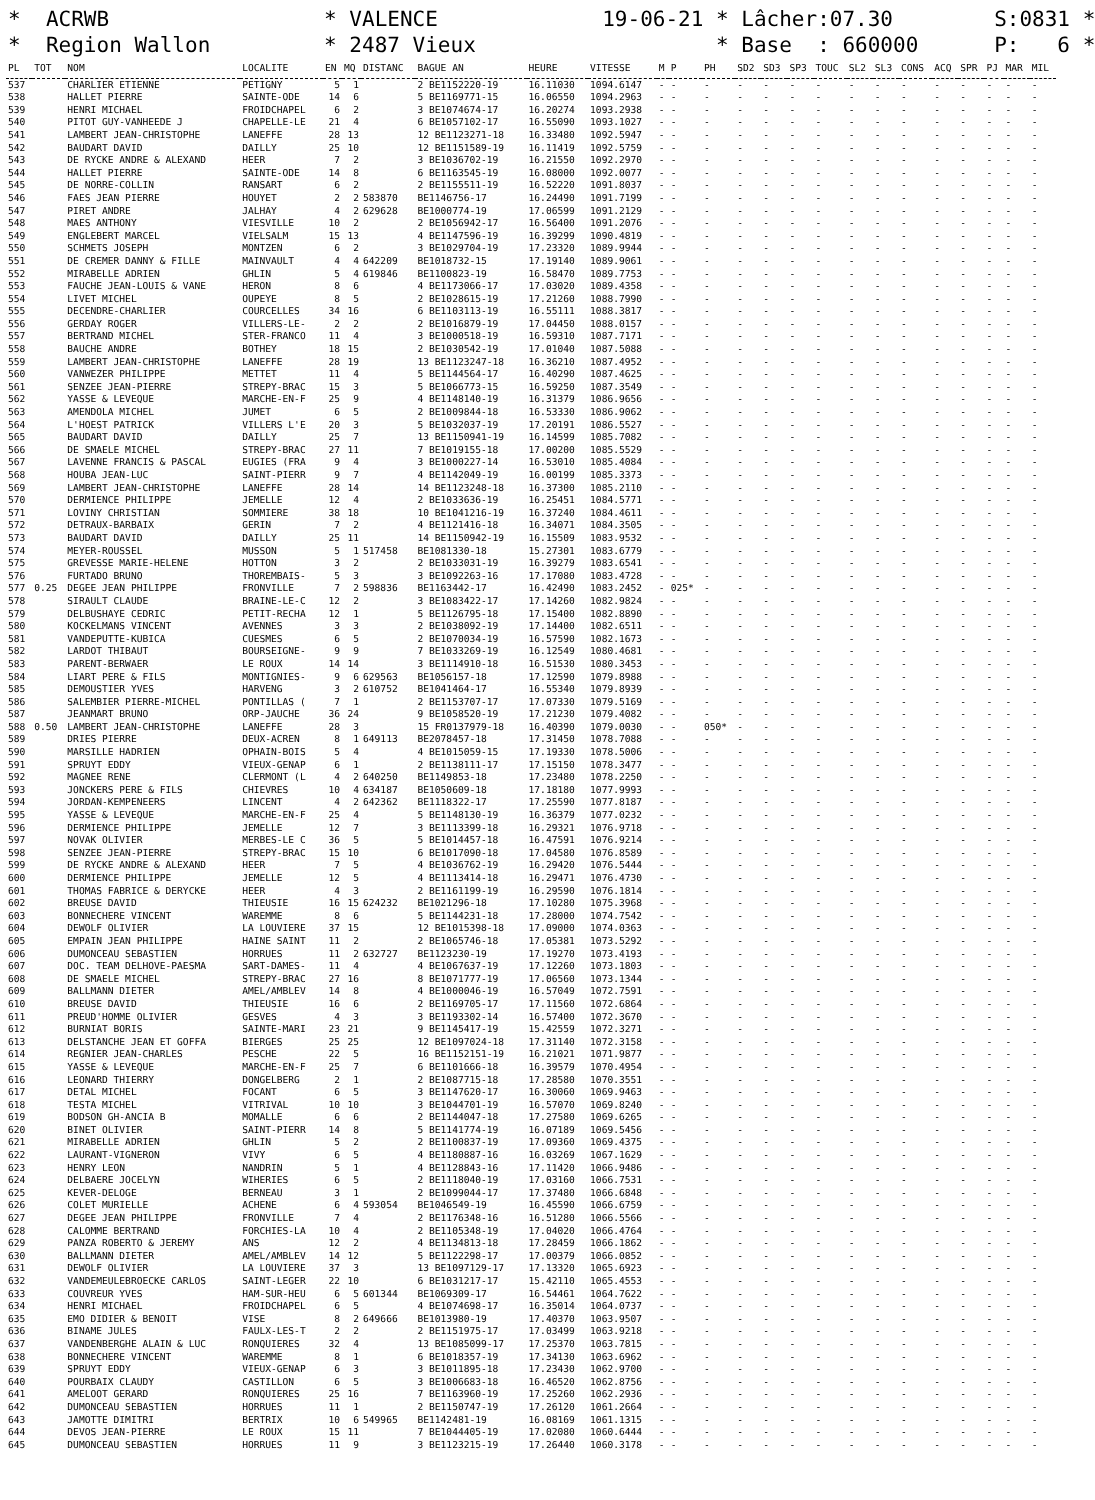* ACRWB * VALENCE 19-06-21 * Lâcher:07.30 S:0831 * * Region Wallon * 2487 Vieux * Base : 660000 P: 6 *
| PL | TOT | NOM | LOCALITE | EN | MQ | DISTANC | BAGUE AN | HEURE | VITESSE | M | P | PH | SD2 | SD3 | SP3 | TOUC | SL2 | SL3 | CONS | ACQ | SPR | PJ | MAR | MIL |
| --- | --- | --- | --- | --- | --- | --- | --- | --- | --- | --- | --- | --- | --- | --- | --- | --- | --- | --- | --- | --- | --- | --- | --- | --- |
| 537 | | CHARLIER ETIENNE | PETIGNY | 5 | 1 | | 2 BE1152220-19 | 16.11030 | 1094.6147 | - | - | - | - | - | - | - | - | - | - | - | - | - | - | - |
| 538 | | HALLET PIERRE | SAINTE-ODE | 14 | 6 | | 5 BE1169771-15 | 16.06550 | 1094.2963 | - | - | - | - | - | - | - | - | - | - | - | - | - | - | - |
| 539 | | HENRI MICHAEL | FROIDCHAPEL | 6 | 2 | | 3 BE1074674-17 | 16.20274 | 1093.2938 | - | - | - | - | - | - | - | - | - | - | - | - | - | - | - |
| 540 | | PITOT GUY-VANHEEDE J | CHAPELLE-LE | 21 | 4 | | 6 BE1057102-17 | 16.55090 | 1093.1027 | - | - | - | - | - | - | - | - | - | - | - | - | - | - | - |
| 541 | | LAMBERT JEAN-CHRISTOPHE | LANEFFE | 28 | 13 | | 12 BE1123271-18 | 16.33480 | 1092.5947 | - | - | - | - | - | - | - | - | - | - | - | - | - | - | - |
| 542 | | BAUDART DAVID | DAILLY | 25 | 10 | | 12 BE1151589-19 | 16.11419 | 1092.5759 | - | - | - | - | - | - | - | - | - | - | - | - | - | - | - |
| 543 | | DE RYCKE ANDRE & ALEXAND | HEER | 7 | 2 | | 3 BE1036702-19 | 16.21550 | 1092.2970 | - | - | - | - | - | - | - | - | - | - | - | - | - | - | - |
| 544 | | HALLET PIERRE | SAINTE-ODE | 14 | 8 | | 6 BE1163545-19 | 16.08000 | 1092.0077 | - | - | - | - | - | - | - | - | - | - | - | - | - | - | - |
| 545 | | DE NORRE-COLLIN | RANSART | 6 | 2 | | 2 BE1155511-19 | 16.52220 | 1091.8037 | - | - | - | - | - | - | - | - | - | - | - | - | - | - | - |
| 546 | | FAES JEAN PIERRE | HOUYET | 2 | 2 | 583870 | BE1146756-17 | 16.24490 | 1091.7199 | - | - | - | - | - | - | - | - | - | - | - | - | - | - | - |
| 547 | | PIRET ANDRE | JALHAY | 4 | 2 | 629628 | BE1000774-19 | 17.06599 | 1091.2129 | - | - | - | - | - | - | - | - | - | - | - | - | - | - | - |
| 548 | | MAES ANTHONY | VIESVILLE | 10 | 2 | | 2 BE1056942-17 | 16.56400 | 1091.2076 | - | - | - | - | - | - | - | - | - | - | - | - | - | - | - |
| 549 | | ENGLEBERT MARCEL | VIELSALM | 15 | 13 | | 4 BE1147596-19 | 16.39299 | 1090.4819 | - | - | - | - | - | - | - | - | - | - | - | - | - | - | - |
| 550 | | SCHMETS JOSEPH | MONTZEN | 6 | 2 | | 3 BE1029704-19 | 17.23320 | 1089.9944 | - | - | - | - | - | - | - | - | - | - | - | - | - | - | - |
| 551 | | DE CREMER DANNY & FILLE | MAINVAULT | 4 | 4 | 642209 | BE1018732-15 | 17.19140 | 1089.9061 | - | - | - | - | - | - | - | - | - | - | - | - | - | - | - |
| 552 | | MIRABELLE ADRIEN | GHLIN | 5 | 4 | 619846 | BE1100823-19 | 16.58470 | 1089.7753 | - | - | - | - | - | - | - | - | - | - | - | - | - | - | - |
| 553 | | FAUCHE JEAN-LOUIS & VANE | HERON | 8 | 6 | | 4 BE1173066-17 | 17.03020 | 1089.4358 | - | - | - | - | - | - | - | - | - | - | - | - | - | - | - |
| 554 | | LIVET MICHEL | OUPEYE | 8 | 5 | | 2 BE1028615-19 | 17.21260 | 1088.7990 | - | - | - | - | - | - | - | - | - | - | - | - | - | - | - |
| 555 | | DECENDRE-CHARLIER | COURCELLES | 34 | 16 | | 6 BE1103113-19 | 16.55111 | 1088.3817 | - | - | - | - | - | - | - | - | - | - | - | - | - | - | - |
| 556 | | GERDAY ROGER | VILLERS-LE- | 2 | 2 | | 2 BE1016879-19 | 17.04450 | 1088.0157 | - | - | - | - | - | - | - | - | - | - | - | - | - | - | - |
| 557 | | BERTRAND MICHEL | STER-FRANCO | 11 | 4 | | 3 BE1000518-19 | 16.59310 | 1087.7171 | - | - | - | - | - | - | - | - | - | - | - | - | - | - | - |
| 558 | | BAUCHE ANDRE | BOTHEY | 18 | 15 | | 2 BE1030542-19 | 17.01040 | 1087.5088 | - | - | - | - | - | - | - | - | - | - | - | - | - | - | - |
| 559 | | LAMBERT JEAN-CHRISTOPHE | LANEFFE | 28 | 19 | | 13 BE1123247-18 | 16.36210 | 1087.4952 | - | - | - | - | - | - | - | - | - | - | - | - | - | - | - |
| 560 | | VANWEZER PHILIPPE | METTET | 11 | 4 | | 5 BE1144564-17 | 16.40290 | 1087.4625 | - | - | - | - | - | - | - | - | - | - | - | - | - | - | - |
| 561 | | SENZEE JEAN-PIERRE | STREPY-BRAC | 15 | 3 | | 5 BE1066773-15 | 16.59250 | 1087.3549 | - | - | - | - | - | - | - | - | - | - | - | - | - | - | - |
| 562 | | YASSE & LEVEQUE | MARCHE-EN-F | 25 | 9 | | 4 BE1148140-19 | 16.31379 | 1086.9656 | - | - | - | - | - | - | - | - | - | - | - | - | - | - | - |
| 563 | | AMENDOLA MICHEL | JUMET | 6 | 5 | | 2 BE1009844-18 | 16.53330 | 1086.9062 | - | - | - | - | - | - | - | - | - | - | - | - | - | - | - |
| 564 | | L'HOEST PATRICK | VILLERS L'E | 20 | 3 | | 5 BE1032037-19 | 17.20191 | 1086.5527 | - | - | - | - | - | - | - | - | - | - | - | - | - | - | - |
| 565 | | BAUDART DAVID | DAILLY | 25 | 7 | | 13 BE1150941-19 | 16.14599 | 1085.7082 | - | - | - | - | - | - | - | - | - | - | - | - | - | - | - |
| 566 | | DE SMAELE MICHEL | STREPY-BRAC | 27 | 11 | | 7 BE1019155-18 | 17.00200 | 1085.5529 | - | - | - | - | - | - | - | - | - | - | - | - | - | - | - |
| 567 | | LAVENNE FRANCIS & PASCAL | EUGIES (FRA | 9 | 4 | | 3 BE1000227-14 | 16.53010 | 1085.4084 | - | - | - | - | - | - | - | - | - | - | - | - | - | - | - |
| 568 | | HOUBA JEAN-LUC | SAINT-PIERR | 9 | 7 | | 4 BE1142049-19 | 16.00199 | 1085.3373 | - | - | - | - | - | - | - | - | - | - | - | - | - | - | - |
| 569 | | LAMBERT JEAN-CHRISTOPHE | LANEFFE | 28 | 14 | | 14 BE1123248-18 | 16.37300 | 1085.2110 | - | - | - | - | - | - | - | - | - | - | - | - | - | - | - |
| 570 | | DERMIENCE PHILIPPE | JEMELLE | 12 | 4 | | 2 BE1033636-19 | 16.25451 | 1084.5771 | - | - | - | - | - | - | - | - | - | - | - | - | - | - | - |
| 571 | | LOVINY CHRISTIAN | SOMMIERE | 38 | 18 | | 10 BE1041216-19 | 16.37240 | 1084.4611 | - | - | - | - | - | - | - | - | - | - | - | - | - | - | - |
| 572 | | DETRAUX-BARBAIX | GERIN | 7 | 2 | | 4 BE1121416-18 | 16.34071 | 1084.3505 | - | - | - | - | - | - | - | - | - | - | - | - | - | - | - |
| 573 | | BAUDART DAVID | DAILLY | 25 | 11 | | 14 BE1150942-19 | 16.15509 | 1083.9532 | - | - | - | - | - | - | - | - | - | - | - | - | - | - | - |
| 574 | | MEYER-ROUSSEL | MUSSON | 5 | 1 | 517458 | BE1081330-18 | 15.27301 | 1083.6779 | - | - | - | - | - | - | - | - | - | - | - | - | - | - | - |
| 575 | | GREVESSE MARIE-HELENE | HOTTON | 3 | 2 | | 2 BE1033031-19 | 16.39279 | 1083.6541 | - | - | - | - | - | - | - | - | - | - | - | - | - | - | - |
| 576 | | FURTADO BRUNO | THOREMBAIS- | 5 | 3 | | 3 BE1092263-16 | 17.17080 | 1083.4728 | - | - | - | - | - | - | - | - | - | - | - | - | - | - | - |
| 577 | 0.25 | DEGEE JEAN PHILIPPE | FRONVILLE | 7 | 2 | 598836 | BE1163442-17 | 16.42490 | 1083.2452 | - | 025* | - | - | - | - | - | - | - | - | - | - | - | - | - |
| 578 | | SIRAULT CLAUDE | BRAINE-LE-C | 12 | 2 | | 3 BE1083422-17 | 17.14260 | 1082.9824 | - | - | - | - | - | - | - | - | - | - | - | - | - | - | - |
| 579 | | DELBUSHAYE CEDRIC | PETIT-RECHA | 12 | 1 | | 5 BE1126795-18 | 17.15400 | 1082.8890 | - | - | - | - | - | - | - | - | - | - | - | - | - | - | - |
| 580 | | KOCKELMANS VINCENT | AVENNES | 3 | 3 | | 2 BE1038092-19 | 17.14400 | 1082.6511 | - | - | - | - | - | - | - | - | - | - | - | - | - | - | - |
| 581 | | VANDEPUTTE-KUBICA | CUESMES | 6 | 5 | | 2 BE1070034-19 | 16.57590 | 1082.1673 | - | - | - | - | - | - | - | - | - | - | - | - | - | - | - |
| 582 | | LARDOT THIBAUT | BOURSEIGNE- | 9 | 9 | | 7 BE1033269-19 | 16.12549 | 1080.4681 | - | - | - | - | - | - | - | - | - | - | - | - | - | - | - |
| 583 | | PARENT-BERWAER | LE ROUX | 14 | 14 | | 3 BE1114910-18 | 16.51530 | 1080.3453 | - | - | - | - | - | - | - | - | - | - | - | - | - | - | - |
| 584 | | LIART PERE & FILS | MONTIGNIES- | 9 | 6 | 629563 | BE1056157-18 | 17.12590 | 1079.8988 | - | - | - | - | - | - | - | - | - | - | - | - | - | - | - |
| 585 | | DEMOUSTIER YVES | HARVENG | 3 | 2 | 610752 | BE1041464-17 | 16.55340 | 1079.8939 | - | - | - | - | - | - | - | - | - | - | - | - | - | - | - |
| 586 | | SALEMBIER PIERRE-MICHEL | PONTILLAS ( | 7 | 1 | | 2 BE1153707-17 | 17.07330 | 1079.5169 | - | - | - | - | - | - | - | - | - | - | - | - | - | - | - |
| 587 | | JEANMART BRUNO | ORP-JAUCHE | 36 | 24 | | 9 BE1058520-19 | 17.21230 | 1079.4082 | - | - | - | - | - | - | - | - | - | - | - | - | - | - | - |
| 588 | 0.50 | LAMBERT JEAN-CHRISTOPHE | LANEFFE | 28 | 3 | | 15 FR0137979-18 | 16.40390 | 1079.0030 | - | - | 050* | - | - | - | - | - | - | - | - | - | - | - | - |
| 589 | | DRIES PIERRE | DEUX-ACREN | 8 | 1 | 649113 | BE2078457-18 | 17.31450 | 1078.7088 | - | - | - | - | - | - | - | - | - | - | - | - | - | - | - |
| 590 | | MARSILLE HADRIEN | OPHAIN-BOIS | 5 | 4 | | 4 BE1015059-15 | 17.19330 | 1078.5006 | - | - | - | - | - | - | - | - | - | - | - | - | - | - | - |
| 591 | | SPRUYT EDDY | VIEUX-GENAP | 6 | 1 | | 2 BE1138111-17 | 17.15150 | 1078.3477 | - | - | - | - | - | - | - | - | - | - | - | - | - | - | - |
| 592 | | MAGNEE RENE | CLERMONT (L | 4 | 2 | 640250 | BE1149853-18 | 17.23480 | 1078.2250 | - | - | - | - | - | - | - | - | - | - | - | - | - | - | - |
| 593 | | JONCKERS PERE & FILS | CHIEVRES | 10 | 4 | 634187 | BE1050609-18 | 17.18180 | 1077.9993 | - | - | - | - | - | - | - | - | - | - | - | - | - | - | - |
| 594 | | JORDAN-KEMPENEERS | LINCENT | 4 | 2 | 642362 | BE1118322-17 | 17.25590 | 1077.8187 | - | - | - | - | - | - | - | - | - | - | - | - | - | - | - |
| 595 | | YASSE & LEVEQUE | MARCHE-EN-F | 25 | 4 | | 5 BE1148130-19 | 16.36379 | 1077.0232 | - | - | - | - | - | - | - | - | - | - | - | - | - | - | - |
| 596 | | DERMIENCE PHILIPPE | JEMELLE | 12 | 7 | | 3 BE1113399-18 | 16.29321 | 1076.9718 | - | - | - | - | - | - | - | - | - | - | - | - | - | - | - |
| 597 | | NOVAK OLIVIER | MERBES-LE C | 36 | 5 | | 5 BE1014457-18 | 16.47591 | 1076.9214 | - | - | - | - | - | - | - | - | - | - | - | - | - | - | - |
| 598 | | SENZEE JEAN-PIERRE | STREPY-BRAC | 15 | 10 | | 6 BE1017090-18 | 17.04580 | 1076.8589 | - | - | - | - | - | - | - | - | - | - | - | - | - | - | - |
| 599 | | DE RYCKE ANDRE & ALEXAND | HEER | 7 | 5 | | 4 BE1036762-19 | 16.29420 | 1076.5444 | - | - | - | - | - | - | - | - | - | - | - | - | - | - | - |
| 600 | | DERMIENCE PHILIPPE | JEMELLE | 12 | 5 | | 4 BE1113414-18 | 16.29471 | 1076.4730 | - | - | - | - | - | - | - | - | - | - | - | - | - | - | - |
| 601 | | THOMAS FABRICE & DERYCKE | HEER | 4 | 3 | | 2 BE1161199-19 | 16.29590 | 1076.1814 | - | - | - | - | - | - | - | - | - | - | - | - | - | - | - |
| 602 | | BREUSE DAVID | THIEUSIE | 16 | 15 | 624232 | BE1021296-18 | 17.10280 | 1075.3968 | - | - | - | - | - | - | - | - | - | - | - | - | - | - | - |
| 603 | | BONNECHERE VINCENT | WAREMME | 8 | 6 | | 5 BE1144231-18 | 17.28000 | 1074.7542 | - | - | - | - | - | - | - | - | - | - | - | - | - | - | - |
| 604 | | DEWOLF OLIVIER | LA LOUVIERE | 37 | 15 | | 12 BE1015398-18 | 17.09000 | 1074.0363 | - | - | - | - | - | - | - | - | - | - | - | - | - | - | - |
| 605 | | EMPAIN JEAN PHILIPPE | HAINE SAINT | 11 | 2 | | 2 BE1065746-18 | 17.05381 | 1073.5292 | - | - | - | - | - | - | - | - | - | - | - | - | - | - | - |
| 606 | | DUMONCEAU SEBASTIEN | HORRUES | 11 | 2 | 632727 | BE1123230-19 | 17.19270 | 1073.4193 | - | - | - | - | - | - | - | - | - | - | - | - | - | - | - |
| 607 | | DOC. TEAM DELHOVE-PAESMA | SART-DAMES- | 11 | 4 | | 4 BE1067637-19 | 17.12260 | 1073.1803 | - | - | - | - | - | - | - | - | - | - | - | - | - | - | - |
| 608 | | DE SMAELE MICHEL | STREPY-BRAC | 27 | 16 | | 8 BE1071777-19 | 17.06560 | 1073.1344 | - | - | - | - | - | - | - | - | - | - | - | - | - | - | - |
| 609 | | BALLMANN DIETER | AMEL/AMBLEV | 14 | 8 | | 4 BE1000046-19 | 16.57049 | 1072.7591 | - | - | - | - | - | - | - | - | - | - | - | - | - | - | - |
| 610 | | BREUSE DAVID | THIEUSIE | 16 | 6 | | 2 BE1169705-17 | 17.11560 | 1072.6864 | - | - | - | - | - | - | - | - | - | - | - | - | - | - | - |
| 611 | | PREUD'HOMME OLIVIER | GESVES | 4 | 3 | | 3 BE1193302-14 | 16.57400 | 1072.3670 | - | - | - | - | - | - | - | - | - | - | - | - | - | - | - |
| 612 | | BURNIAT BORIS | SAINTE-MARI | 23 | 21 | | 9 BE1145417-19 | 15.42559 | 1072.3271 | - | - | - | - | - | - | - | - | - | - | - | - | - | - | - |
| 613 | | DELSTANCHE JEAN ET GOFFA | BIERGES | 25 | 25 | | 12 BE1097024-18 | 17.31140 | 1072.3158 | - | - | - | - | - | - | - | - | - | - | - | - | - | - | - |
| 614 | | REGNIER JEAN-CHARLES | PESCHE | 22 | 5 | | 16 BE1152151-19 | 16.21021 | 1071.9877 | - | - | - | - | - | - | - | - | - | - | - | - | - | - | - |
| 615 | | YASSE & LEVEQUE | MARCHE-EN-F | 25 | 7 | | 6 BE1101666-18 | 16.39579 | 1070.4954 | - | - | - | - | - | - | - | - | - | - | - | - | - | - | - |
| 616 | | LEONARD THIERRY | DONGELBERG | 2 | 1 | | 2 BE1087715-18 | 17.28580 | 1070.3551 | - | - | - | - | - | - | - | - | - | - | - | - | - | - | - |
| 617 | | DETAL MICHEL | FOCANT | 6 | 5 | | 3 BE1147620-17 | 16.30060 | 1069.9463 | - | - | - | - | - | - | - | - | - | - | - | - | - | - | - |
| 618 | | TESTA MICHEL | VITRIVAL | 10 | 10 | | 3 BE1044701-19 | 16.57070 | 1069.8240 | - | - | - | - | - | - | - | - | - | - | - | - | - | - | - |
| 619 | | BODSON GH-ANCIA B | MOMALLE | 6 | 6 | | 2 BE1144047-18 | 17.27580 | 1069.6265 | - | - | - | - | - | - | - | - | - | - | - | - | - | - | - |
| 620 | | BINET OLIVIER | SAINT-PIERR | 14 | 8 | | 5 BE1141774-19 | 16.07189 | 1069.5456 | - | - | - | - | - | - | - | - | - | - | - | - | - | - | - |
| 621 | | MIRABELLE ADRIEN | GHLIN | 5 | 2 | | 2 BE1100837-19 | 17.09360 | 1069.4375 | - | - | - | - | - | - | - | - | - | - | - | - | - | - | - |
| 622 | | LAURANT-VIGNERON | VIVY | 6 | 5 | | 4 BE1180887-16 | 16.03269 | 1067.1629 | - | - | - | - | - | - | - | - | - | - | - | - | - | - | - |
| 623 | | HENRY LEON | NANDRIN | 5 | 1 | | 4 BE1128843-16 | 17.11420 | 1066.9486 | - | - | - | - | - | - | - | - | - | - | - | - | - | - | - |
| 624 | | DELBAERE JOCELYN | WIHERIES | 6 | 5 | | 2 BE1118040-19 | 17.03160 | 1066.7531 | - | - | - | - | - | - | - | - | - | - | - | - | - | - | - |
| 625 | | KEVER-DELOGE | BERNEAU | 3 | 1 | | 2 BE1099044-17 | 17.37480 | 1066.6848 | - | - | - | - | - | - | - | - | - | - | - | - | - | - | - |
| 626 | | COLET MURIELLE | ACHENE | 6 | 4 | 593054 | BE1046549-19 | 16.45590 | 1066.6759 | - | - | - | - | - | - | - | - | - | - | - | - | - | - | - |
| 627 | | DEGEE JEAN PHILIPPE | FRONVILLE | 7 | 4 | | 2 BE1176348-16 | 16.51280 | 1066.5566 | - | - | - | - | - | - | - | - | - | - | - | - | - | - | - |
| 628 | | CALOMME BERTRAND | FORCHIES-LA | 10 | 4 | | 2 BE1105348-19 | 17.04020 | 1066.4764 | - | - | - | - | - | - | - | - | - | - | - | - | - | - | - |
| 629 | | PANZA ROBERTO & JEREMY | ANS | 12 | 2 | | 4 BE1134813-18 | 17.28459 | 1066.1862 | - | - | - | - | - | - | - | - | - | - | - | - | - | - | - |
| 630 | | BALLMANN DIETER | AMEL/AMBLEV | 14 | 12 | | 5 BE1122298-17 | 17.00379 | 1066.0852 | - | - | - | - | - | - | - | - | - | - | - | - | - | - | - |
| 631 | | DEWOLF OLIVIER | LA LOUVIERE | 37 | 3 | | 13 BE1097129-17 | 17.13320 | 1065.6923 | - | - | - | - | - | - | - | - | - | - | - | - | - | - | - |
| 632 | | VANDEMEULEBROECKE CARLOS | SAINT-LEGER | 22 | 10 | | 6 BE1031217-17 | 15.42110 | 1065.4553 | - | - | - | - | - | - | - | - | - | - | - | - | - | - | - |
| 633 | | COUVREUR YVES | HAM-SUR-HEU | 6 | 5 | 601344 | BE1069309-17 | 16.54461 | 1064.7622 | - | - | - | - | - | - | - | - | - | - | - | - | - | - | - |
| 634 | | HENRI MICHAEL | FROIDCHAPEL | 6 | 5 | | 4 BE1074698-17 | 16.35014 | 1064.0737 | - | - | - | - | - | - | - | - | - | - | - | - | - | - | - |
| 635 | | EMO DIDIER & BENOIT | VISE | 8 | 2 | 649666 | BE1013980-19 | 17.40370 | 1063.9507 | - | - | - | - | - | - | - | - | - | - | - | - | - | - | - |
| 636 | | BINAME JULES | FAULX-LES-T | 2 | 2 | | 2 BE1151975-17 | 17.03499 | 1063.9218 | - | - | - | - | - | - | - | - | - | - | - | - | - | - | - |
| 637 | | VANDENBERGHE ALAIN & LUC | RONQUIERES | 32 | 4 | | 13 BE1085099-17 | 17.25370 | 1063.7815 | - | - | - | - | - | - | - | - | - | - | - | - | - | - | - |
| 638 | | BONNECHERE VINCENT | WAREMME | 8 | 1 | | 6 BE1018357-19 | 17.34130 | 1063.6962 | - | - | - | - | - | - | - | - | - | - | - | - | - | - | - |
| 639 | | SPRUYT EDDY | VIEUX-GENAP | 6 | 3 | | 3 BE1011895-18 | 17.23430 | 1062.9700 | - | - | - | - | - | - | - | - | - | - | - | - | - | - | - |
| 640 | | POURBAIX CLAUDY | CASTILLON | 6 | 5 | | 3 BE1006683-18 | 16.46520 | 1062.8756 | - | - | - | - | - | - | - | - | - | - | - | - | - | - | - |
| 641 | | AMELOOT GERARD | RONQUIERES | 25 | 16 | | 7 BE1163960-19 | 17.25260 | 1062.2936 | - | - | - | - | - | - | - | - | - | - | - | - | - | - | - |
| 642 | | DUMONCEAU SEBASTIEN | HORRUES | 11 | 1 | | 2 BE1150747-19 | 17.26120 | 1061.2664 | - | - | - | - | - | - | - | - | - | - | - | - | - | - | - |
| 643 | | JAMOTTE DIMITRI | BERTRIX | 10 | 6 | 549965 | BE1142481-19 | 16.08169 | 1061.1315 | - | - | - | - | - | - | - | - | - | - | - | - | - | - | - |
| 644 | | DEVOS JEAN-PIERRE | LE ROUX | 15 | 11 | | 7 BE1044405-19 | 17.02080 | 1060.6444 | - | - | - | - | - | - | - | - | - | - | - | - | - | - | - |
| 645 | | DUMONCEAU SEBASTIEN | HORRUES | 11 | 9 | | 3 BE1123215-19 | 17.26440 | 1060.3178 | - | - | - | - | - | - | - | - | - | - | - | - | - | - | - |